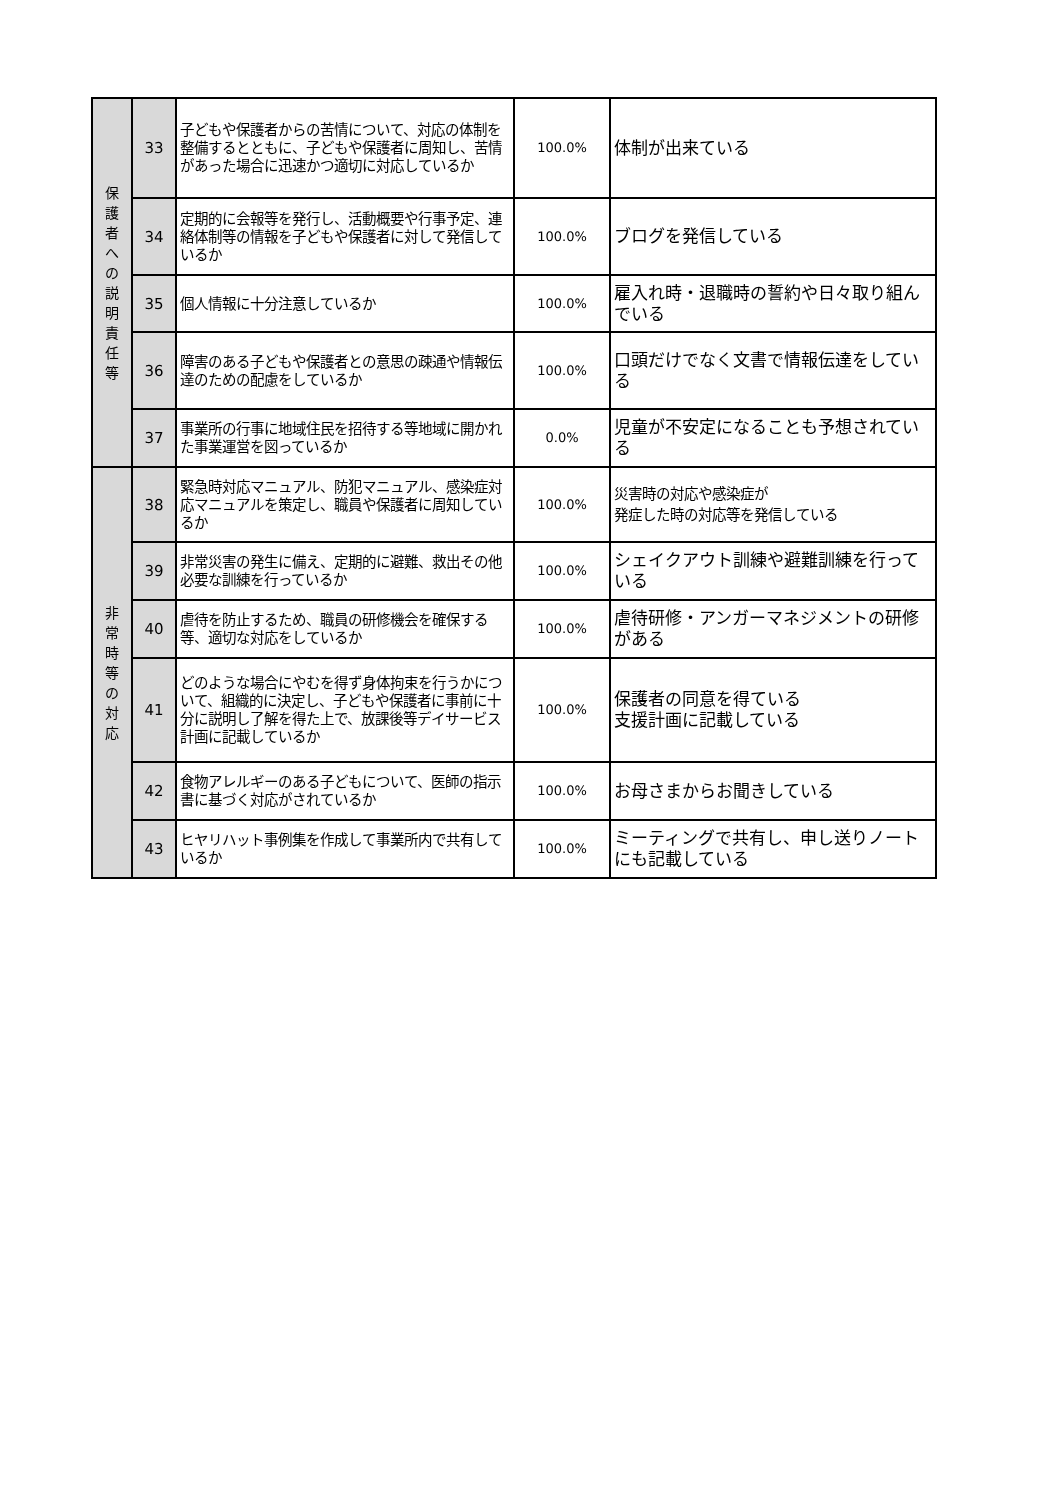| 保 護 者 へ の 説 明 責 任 等 | 33 | 子どもや保護者からの苦情について、対応の体制を整備するとともに、子どもや保護者に周知し、苦情があった場合に迅速かつ適切に対応しているか | 100.0% | 体制が出来ている |
| | 34 | 定期的に会報等を発行し、活動概要や行事予定、連絡体制等の情報を子どもや保護者に対して発信しているか | 100.0% | ブログを発信している |
| | 35 | 個人情報に十分注意しているか | 100.0% | 雇入れ時・退職時の誓約や日々取り組んでいる |
| | 36 | 障害のある子どもや保護者との意思の疎通や情報伝達のための配慮をしているか | 100.0% | 口頭だけでなく文書で情報伝達をしている |
| | 37 | 事業所の行事に地域住民を招待する等地域に開かれた事業運営を図っているか | 0.0% | 児童が不安定になることも予想されている |
| 非 常 時 等 の 対 応 | 38 | 緊急時対応マニュアル、防犯マニュアル、感染症対応マニュアルを策定し、職員や保護者に周知しているか | 100.0% | 災害時の対応や感染症が 発症した時の対応等を発信している |
| | 39 | 非常災害の発生に備え、定期的に避難、救出その他必要な訓練を行っているか | 100.0% | シェイクアウト訓練や避難訓練を行っている |
| | 40 | 虐待を防止するため、職員の研修機会を確保する等、適切な対応をしているか | 100.0% | 虐待研修・アンガーマネジメントの研修がある |
| | 41 | どのような場合にやむを得ず身体拘束を行うかについて、組織的に決定し、子どもや保護者に事前に十分に説明し了解を得た上で、放課後等デイサービス計画に記載しているか | 100.0% | 保護者の同意を得ている 支援計画に記載している |
| | 42 | 食物アレルギーのある子どもについて、医師の指示書に基づく対応がされているか | 100.0% | お母さまからお聞きしている |
| | 43 | ヒヤリハット事例集を作成して事業所内で共有しているか | 100.0% | ミーティングで共有し、申し送りノートにも記載している |